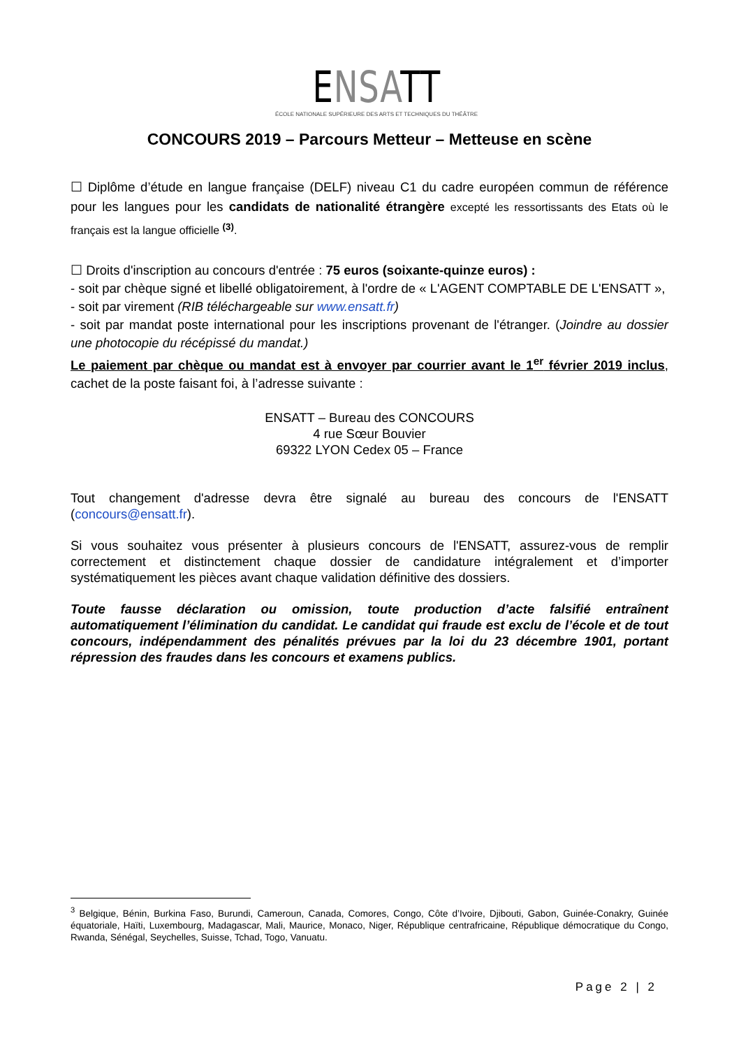ENSATT
ÉCOLE NATIONALE SUPÉRIEURE DES ARTS ET TECHNIQUES DU THÉÂTRE
CONCOURS 2019 – Parcours Metteur – Metteuse en scène
☐ Diplôme d’étude en langue française (DELF) niveau C1 du cadre européen commun de référence pour les langues pour les candidats de nationalité étrangère excepté les ressortissants des Etats où le français est la langue officielle <sup>(3)</sup>.
☐ Droits d'inscription au concours d'entrée : 75 euros (soixante-quinze euros) :
- soit par chèque signé et libellé obligatoirement, à l'ordre de « L'AGENT COMPTABLE DE L'ENSATT »,
- soit par virement (RIB téléchargeable sur www.ensatt.fr)
- soit par mandat poste international pour les inscriptions provenant de l'étranger. (Joindre au dossier une photocopie du récépissé du mandat.)
Le paiement par chèque ou mandat est à envoyer par courrier avant le 1<sup>er</sup> février 2019 inclus, cachet de la poste faisant foi, à l’adresse suivante :
ENSATT – Bureau des CONCOURS
4 rue Sœur Bouvier
69322 LYON Cedex 05 – France
Tout changement d'adresse devra être signalé au bureau des concours de l'ENSATT (concours@ensatt.fr).
Si vous souhaitez vous présenter à plusieurs concours de l'ENSATT, assurez-vous de remplir correctement et distinctement chaque dossier de candidature intégralement et d’importer systématiquement les pièces avant chaque validation définitive des dossiers.
Toute fausse déclaration ou omission, toute production d’acte falsifié entraînent automatiquement l’élimination du candidat. Le candidat qui fraude est exclu de l’école et de tout concours, indépendamment des pénalités prévues par la loi du 23 décembre 1901, portant répression des fraudes dans les concours et examens publics.
<sup>3</sup> Belgique, Bénin, Burkina Faso, Burundi, Cameroun, Canada, Comores, Congo, Côte d’Ivoire, Djibouti, Gabon, Guinée-Conakry, Guinée équatoriale, Haïti, Luxembourg, Madagascar, Mali, Maurice, Monaco, Niger, République centrafricaine, République démocratique du Congo, Rwanda, Sénégal, Seychelles, Suisse, Tchad, Togo, Vanuatu.
Page 2 | 2